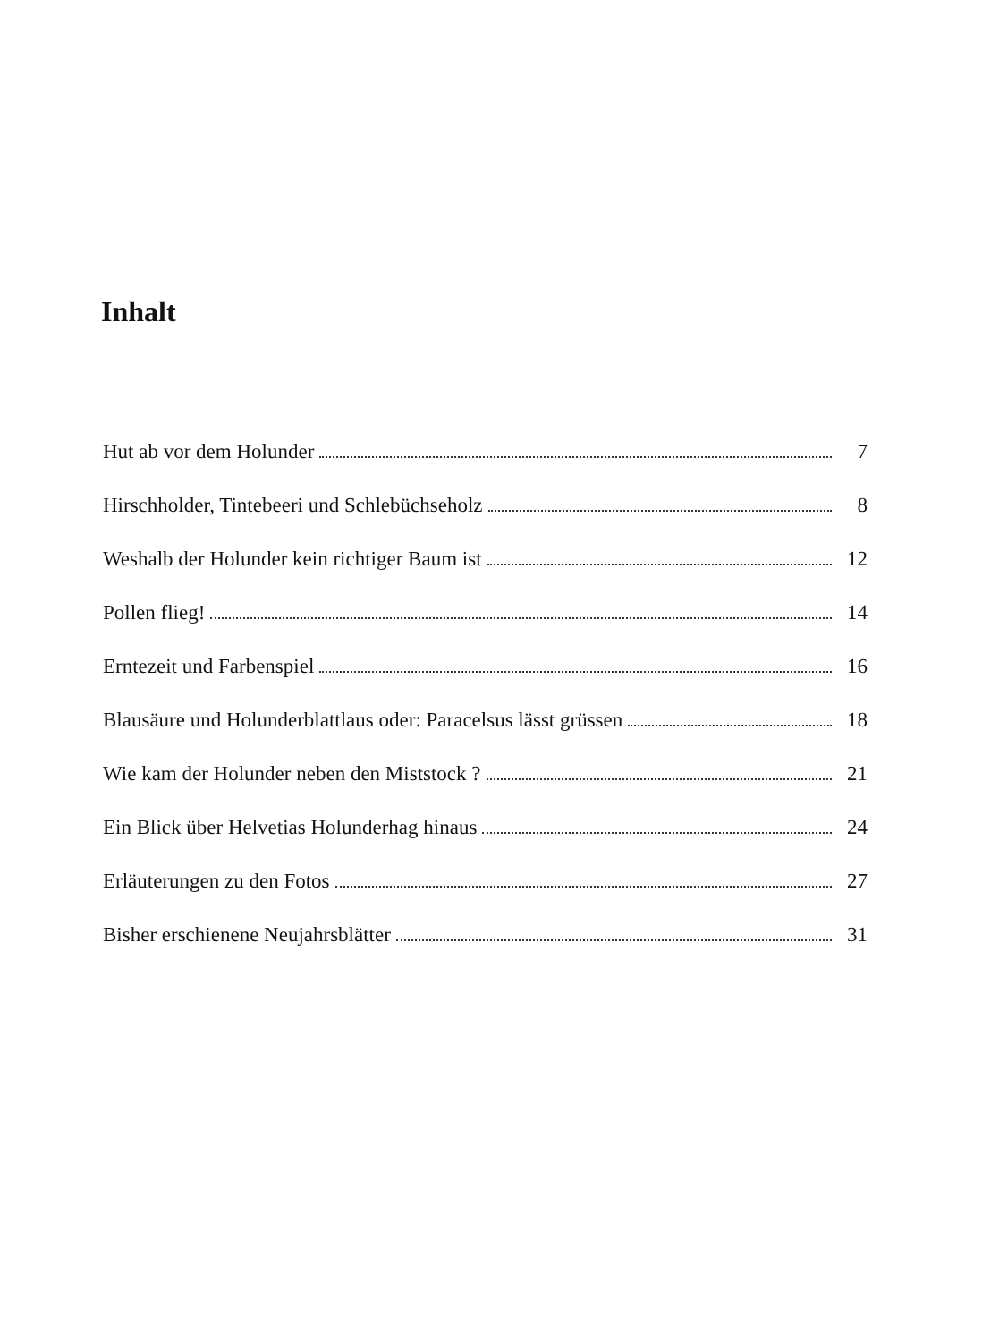Inhalt
Hut ab vor dem Holunder 7
Hirschholder, Tintebeeri und Schlebüchseholz 8
Weshalb der Holunder kein richtiger Baum ist 12
Pollen flieg! 14
Erntezeit und Farbenspiel 16
Blausäure und Holunderblattlaus oder: Paracelsus lässt grüssen 18
Wie kam der Holunder neben den Miststock ? 21
Ein Blick über Helvetias Holunderhag hinaus 24
Erläuterungen zu den Fotos 27
Bisher erschienene Neujahrsblätter 31